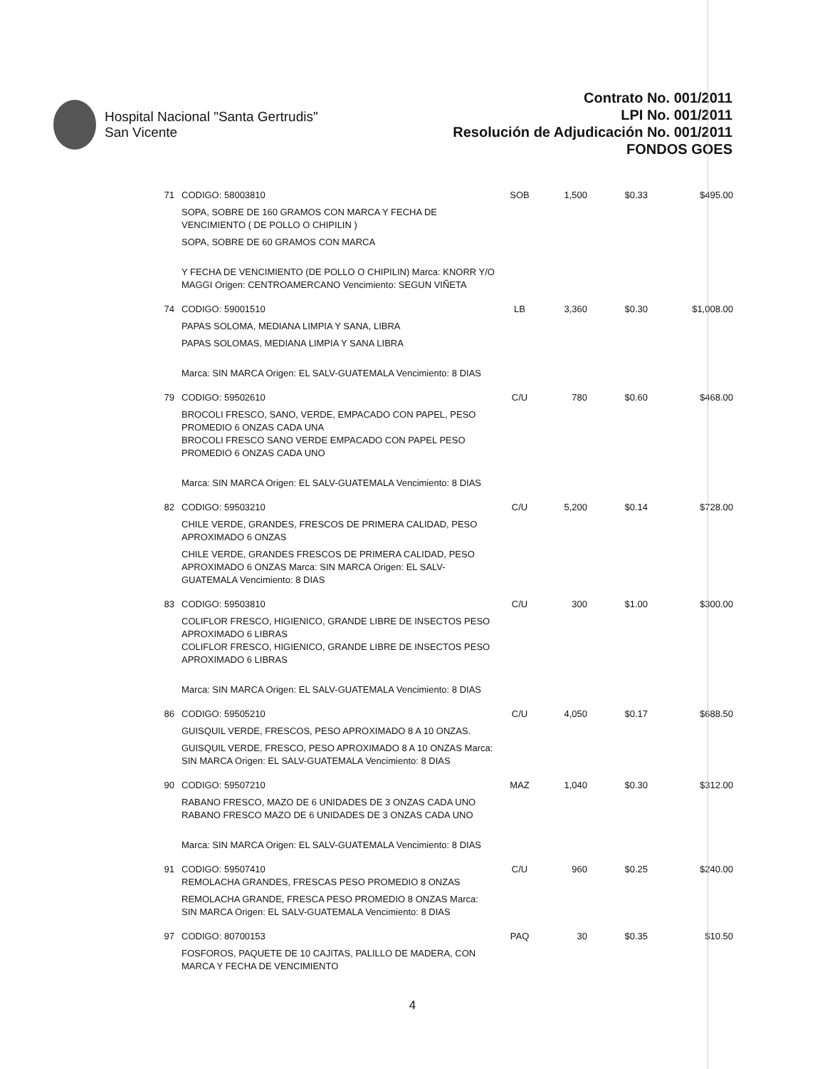Hospital Nacional "Santa Gertrudis"
San Vicente
Contrato No. 001/2011
LPI No. 001/2011
Resolución de Adjudicación No. 001/2011
FONDOS GOES
| 71 | CODIGO: 58003810 SOPA, SOBRE DE 160 GRAMOS CON MARCA Y FECHA DE VENCIMIENTO ( DE POLLO O CHIPILIN ) SOPA, SOBRE DE 60 GRAMOS CON MARCA Y FECHA DE VENCIMIENTO (DE POLLO O CHIPILIN) Marca: KNORR Y/O MAGGI Origen: CENTROAMERCANO Vencimiento: SEGUN VIÑETA | SOB | 1,500 | $0.33 | $495.00 |
| 74 | CODIGO: 59001510 PAPAS SOLOMA, MEDIANA LIMPIA Y SANA, LIBRA PAPAS SOLOMAS, MEDIANA LIMPIA Y SANA LIBRA Marca: SIN MARCA Origen: EL SALV-GUATEMALA Vencimiento: 8 DIAS | LB | 3,360 | $0.30 | $1,008.00 |
| 79 | CODIGO: 59502610 BROCOLI FRESCO, SANO, VERDE, EMPACADO CON PAPEL, PESO PROMEDIO 6 ONZAS CADA UNA BROCOLI FRESCO SANO VERDE EMPACADO CON PAPEL PESO PROMEDIO 6 ONZAS CADA UNO Marca: SIN MARCA Origen: EL SALV-GUATEMALA Vencimiento: 8 DIAS | C/U | 780 | $0.60 | $468.00 |
| 82 | CODIGO: 59503210 CHILE VERDE, GRANDES, FRESCOS DE PRIMERA CALIDAD, PESO APROXIMADO 6 ONZAS CHILE VERDE, GRANDES FRESCOS DE PRIMERA CALIDAD, PESO APROXIMADO 6 ONZAS Marca: SIN MARCA Origen: EL SALV-GUATEMALA Vencimiento: 8 DIAS | C/U | 5,200 | $0.14 | $728.00 |
| 83 | CODIGO: 59503810 COLIFLOR FRESCO, HIGIENICO, GRANDE LIBRE DE INSECTOS PESO APROXIMADO 6 LIBRAS COLIFLOR FRESCO, HIGIENICO, GRANDE LIBRE DE INSECTOS PESO APROXIMADO 6 LIBRAS Marca: SIN MARCA Origen: EL SALV-GUATEMALA Vencimiento: 8 DIAS | C/U | 300 | $1.00 | $300.00 |
| 86 | CODIGO: 59505210 GUISQUIL VERDE, FRESCOS, PESO APROXIMADO 8 A 10 ONZAS. GUISQUIL VERDE, FRESCO, PESO APROXIMADO 8 A 10 ONZAS Marca: SIN MARCA Origen: EL SALV-GUATEMALA Vencimiento: 8 DIAS | C/U | 4,050 | $0.17 | $688.50 |
| 90 | CODIGO: 59507210 RABANO FRESCO, MAZO DE 6 UNIDADES DE 3 ONZAS CADA UNO RABANO FRESCO MAZO DE 6 UNIDADES DE 3 ONZAS CADA UNO Marca: SIN MARCA Origen: EL SALV-GUATEMALA Vencimiento: 8 DIAS | MAZ | 1,040 | $0.30 | $312.00 |
| 91 | CODIGO: 59507410 REMOLACHA GRANDES, FRESCAS PESO PROMEDIO 8 ONZAS REMOLACHA GRANDE, FRESCA PESO PROMEDIO 8 ONZAS Marca: SIN MARCA Origen: EL SALV-GUATEMALA Vencimiento: 8 DIAS | C/U | 960 | $0.25 | $240.00 |
| 97 | CODIGO: 80700153 FOSFOROS, PAQUETE DE 10 CAJITAS, PALILLO DE MADERA, CON MARCA Y FECHA DE VENCIMIENTO | PAQ | 30 | $0.35 | $10.50 |
4